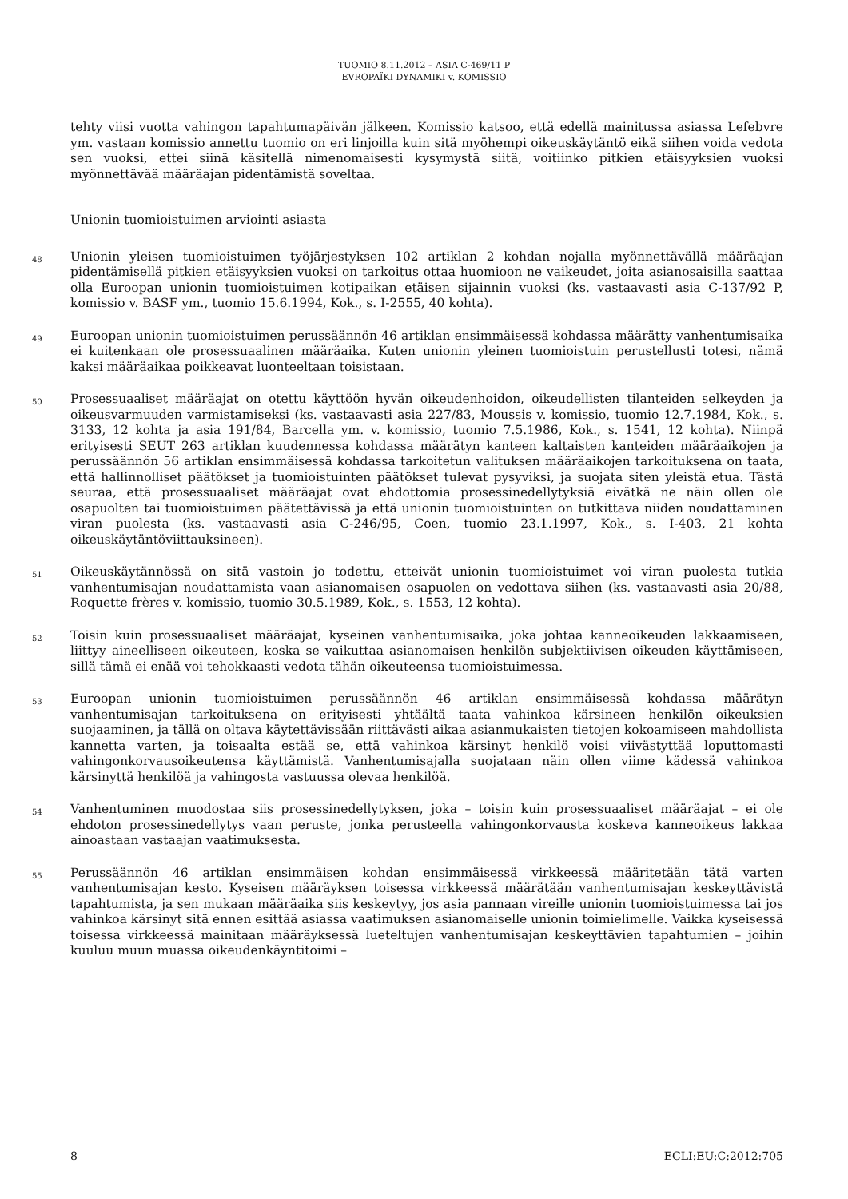TUOMIO 8.11.2012 – ASIA C-469/11 P
EVROPAÏKI DYNAMIKI v. KOMISSIO
tehty viisi vuotta vahingon tapahtumapäivän jälkeen. Komissio katsoo, että edellä mainitussa asiassa Lefebvre ym. vastaan komissio annettu tuomio on eri linjoilla kuin sitä myöhempi oikeuskäytäntö eikä siihen voida vedota sen vuoksi, ettei siinä käsitellä nimenomaisesti kysymystä siitä, voitiinko pitkien etäisyyksien vuoksi myönnettävää määräajan pidentämistä soveltaa.
Unionin tuomioistuimen arviointi asiasta
48
Unionin yleisen tuomioistuimen työjärjestyksen 102 artiklan 2 kohdan nojalla myönnettävällä määräajan pidentämisellä pitkien etäisyyksien vuoksi on tarkoitus ottaa huomioon ne vaikeudet, joita asianosaisilla saattaa olla Euroopan unionin tuomioistuimen kotipaikan etäisen sijainnin vuoksi (ks. vastaavasti asia C-137/92 P, komissio v. BASF ym., tuomio 15.6.1994, Kok., s. I-2555, 40 kohta).
49
Euroopan unionin tuomioistuimen perussäännön 46 artiklan ensimmäisessä kohdassa määrätty vanhentumisaika ei kuitenkaan ole prosessuaalinen määräaika. Kuten unionin yleinen tuomioistuin perustellusti totesi, nämä kaksi määräaikaa poikkeavat luonteeltaan toisistaan.
50
Prosessuaaliset määräajat on otettu käyttöön hyvän oikeudenhoidon, oikeudellisten tilanteiden selkeyden ja oikeusvarmuuden varmistamiseksi (ks. vastaavasti asia 227/83, Moussis v. komissio, tuomio 12.7.1984, Kok., s. 3133, 12 kohta ja asia 191/84, Barcella ym. v. komissio, tuomio 7.5.1986, Kok., s. 1541, 12 kohta). Niinpä erityisesti SEUT 263 artiklan kuudennessa kohdassa määrätyn kanteen kaltaisten kanteiden määräaikojen ja perussäännön 56 artiklan ensimmäisessä kohdassa tarkoitetun valituksen määräaikojen tarkoituksena on taata, että hallinnolliset päätökset ja tuomioistuinten päätökset tulevat pysyviksi, ja suojata siten yleistä etua. Tästä seuraa, että prosessuaaliset määräajat ovat ehdottomia prosessinedellytyksiä eivätkä ne näin ollen ole osapuolten tai tuomioistuimen päätettävissä ja että unionin tuomioistuinten on tutkittava niiden noudattaminen viran puolesta (ks. vastaavasti asia C-246/95, Coen, tuomio 23.1.1997, Kok., s. I-403, 21 kohta oikeuskäytäntöviittauksineen).
51
Oikeuskäytännössä on sitä vastoin jo todettu, etteivät unionin tuomioistuimet voi viran puolesta tutkia vanhentumisajan noudattamista vaan asianomaisen osapuolen on vedottava siihen (ks. vastaavasti asia 20/88, Roquette frères v. komissio, tuomio 30.5.1989, Kok., s. 1553, 12 kohta).
52
Toisin kuin prosessuaaliset määräajat, kyseinen vanhentumisaika, joka johtaa kanneoikeuden lakkaamiseen, liittyy aineelliseen oikeuteen, koska se vaikuttaa asianomaisen henkilön subjektiivisen oikeuden käyttämiseen, sillä tämä ei enää voi tehokkaasti vedota tähän oikeuteensa tuomioistuimessa.
53
Euroopan unionin tuomioistuimen perussäännön 46 artiklan ensimmäisessä kohdassa määrätyn vanhentumisajan tarkoituksena on erityisesti yhtäältä taata vahinkoa kärsineen henkilön oikeuksien suojaaminen, ja tällä on oltava käytettävissään riittävästi aikaa asianmukaisten tietojen kokoamiseen mahdollista kannetta varten, ja toisaalta estää se, että vahinkoa kärsinyt henkilö voisi viivästyttää loputtomasti vahingonkorvausoikeutensa käyttämistä. Vanhentumisajalla suojataan näin ollen viime kädessä vahinkoa kärsinyttä henkilöä ja vahingosta vastuussa olevaa henkilöä.
54
Vanhentuminen muodostaa siis prosessinedellytyksen, joka – toisin kuin prosessuaaliset määräajat – ei ole ehdoton prosessinedellytys vaan peruste, jonka perusteella vahingonkorvausta koskeva kanneoikeus lakkaa ainoastaan vastaajan vaatimuksesta.
55
Perussäännön 46 artiklan ensimmäisen kohdan ensimmäisessä virkkeessä määritetään tätä varten vanhentumisajan kesto. Kyseisen määräyksen toisessa virkkeessä määrätään vanhentumisajan keskeyttävistä tapahtumista, ja sen mukaan määräaika siis keskeytyy, jos asia pannaan vireille unionin tuomioistuimessa tai jos vahinkoa kärsinyt sitä ennen esittää asiassa vaatimuksen asianomaiselle unionin toimielimelle. Vaikka kyseisessä toisessa virkkeessä mainitaan määräyksessä lueteltujen vanhentumisajan keskeyttävien tapahtumien – joihin kuuluu muun muassa oikeudenkäyntitoimi –
8 ECLI:EU:C:2012:705